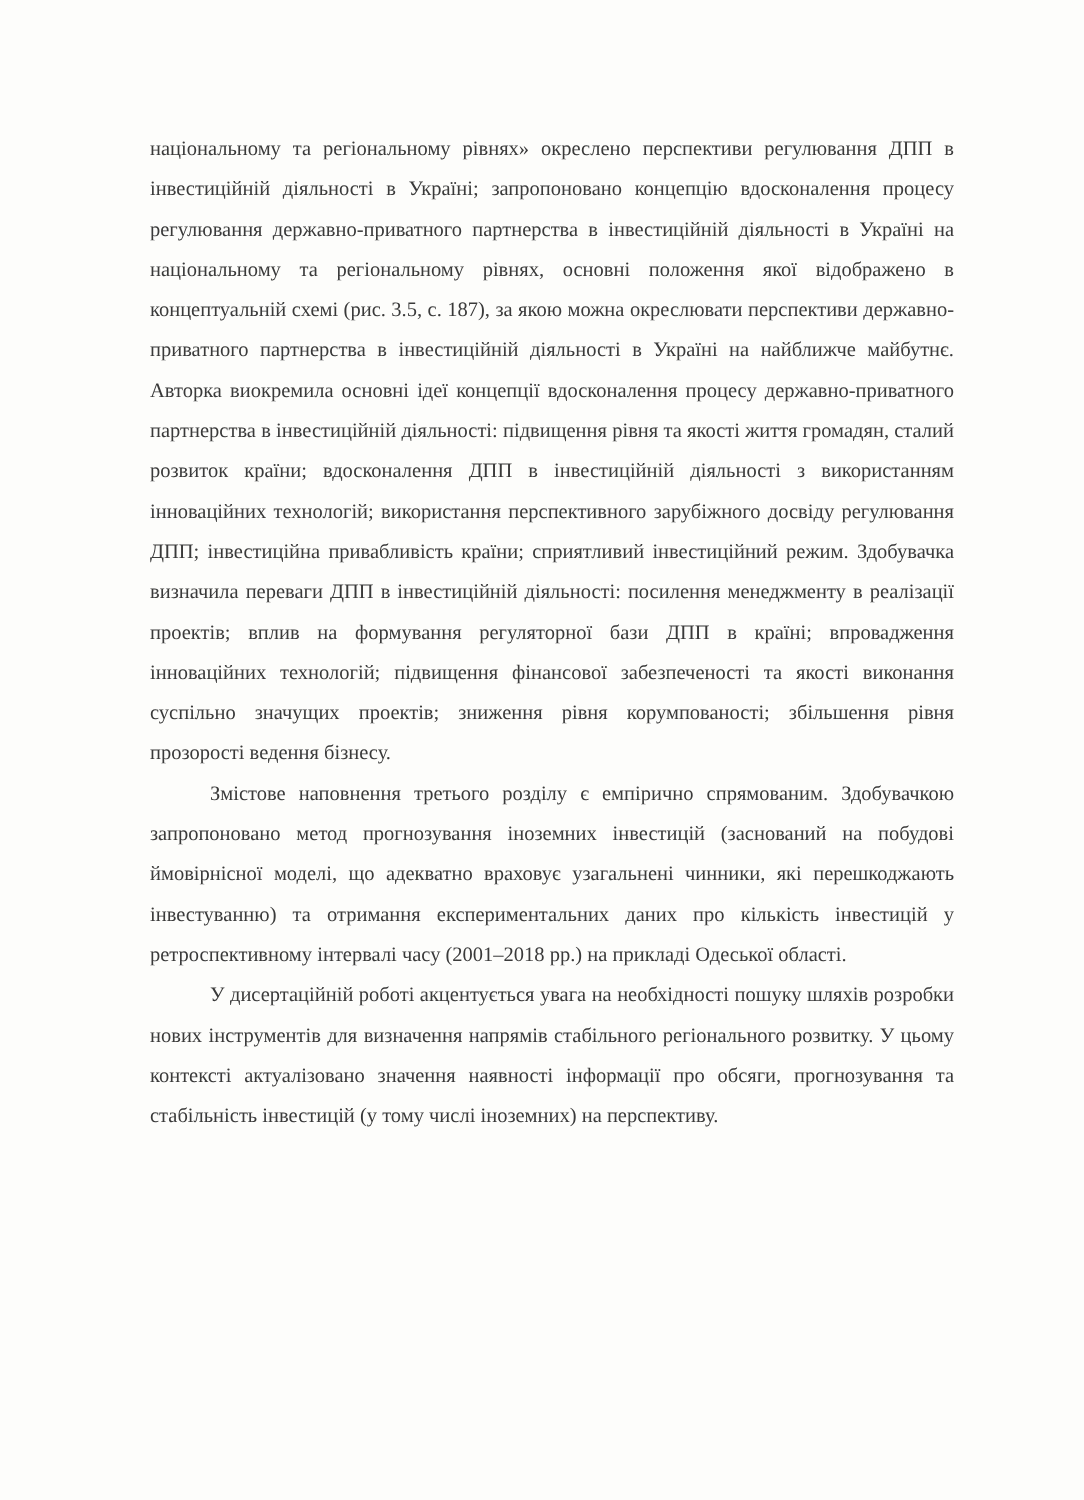національному та регіональному рівнях» окреслено перспективи регулювання ДПП в інвестиційній діяльності в Україні; запропоновано концепцію вдосконалення процесу регулювання державно-приватного партнерства в інвестиційній діяльності в Україні на національному та регіональному рівнях, основні положення якої відображено в концептуальній схемі (рис. 3.5, с. 187), за якою можна окреслювати перспективи державно-приватного партнерства в інвестиційній діяльності в Україні на найближче майбутнє. Авторка виокремила основні ідеї концепції вдосконалення процесу державно-приватного партнерства в інвестиційній діяльності: підвищення рівня та якості життя громадян, сталий розвиток країни; вдосконалення ДПП в інвестиційній діяльності з використанням інноваційних технологій; використання перспективного зарубіжного досвіду регулювання ДПП; інвестиційна привабливість країни; сприятливий інвестиційний режим. Здобувачка визначила переваги ДПП в інвестиційній діяльності: посилення менеджменту в реалізації проектів; вплив на формування регуляторної бази ДПП в країні; впровадження інноваційних технологій; підвищення фінансової забезпеченості та якості виконання суспільно значущих проектів; зниження рівня корумпованості; збільшення рівня прозорості ведення бізнесу.
Змістове наповнення третього розділу є емпірично спрямованим. Здобувачкою запропоновано метод прогнозування іноземних інвестицій (заснований на побудові ймовірнісної моделі, що адекватно враховує узагальнені чинники, які перешкоджають інвестуванню) та отримання експериментальних даних про кількість інвестицій у ретроспективному інтервалі часу (2001–2018 рр.) на прикладі Одеської області.
У дисертаційній роботі акцентується увага на необхідності пошуку шляхів розробки нових інструментів для визначення напрямів стабільного регіонального розвитку. У цьому контексті актуалізовано значення наявності інформації про обсяги, прогнозування та стабільність інвестицій (у тому числі іноземних) на перспективу.